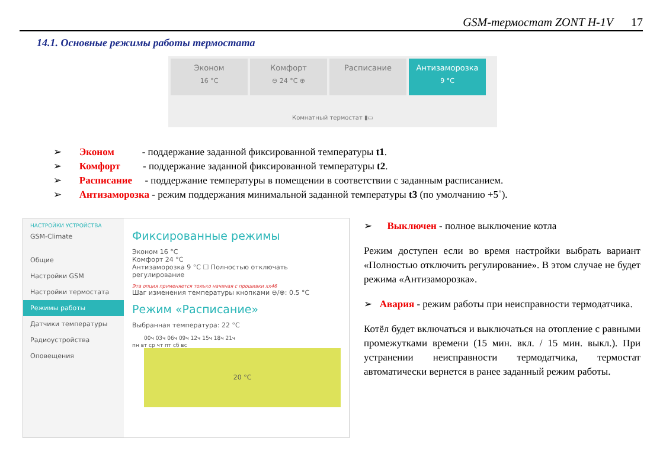GSM-термостат ZONT H-1V 17
14.1. Основные режимы работы термостата
Эконом 16 °C
Комфорт ⊖ 24 °C ⊕
Расписание
Антизаморозка 9 °C
Комнатный термостат ▮▭
➢ Эконом - поддержание заданной фиксированной температуры t1.
➢ Комфорт - поддержание заданной фиксированной температуры t2.
➢ Расписание - поддержание температуры в помещении в соответствии с заданным расписанием.
➢ Антизаморозка - режим поддержания минимальной заданной температуры t3 (по умолчанию +5˚).
НАСТРОЙКИ УСТРОЙСТВА
GSM-Climate
Общие
Настройки GSM
Настройки термостата
Режимы работы
Датчики температуры
Радиоустройства
Оповещения
Фиксированные режимы
Эконом 16 °C
Комфорт 24 °C
Антизаморозка 9 °C ☐ Полностью отключать регулирование
Эта опция применяется только начиная с прошивки хх46
Шаг изменения температуры кнопками ⊖/⊕: 0.5 °C
Режим «Расписание»
Выбранная температура: 22 °C
00ч 03ч 06ч 09ч 12ч 15ч 18ч 21ч
пн вт ср чт пт сб вс
20 °C
➢ Выключен - полное выключение котла
Режим доступен если во время настройки выбрать вариант «Полностью отключить регулирование». В этом случае не будет режима «Антизаморозка».
➢ Авария - режим работы при неисправности термодатчика.
Котёл будет включаться и выключаться на отопление с равными промежутками времени (15 мин. вкл. / 15 мин. выкл.). При устранении неисправности термодатчика, термостат автоматически вернется в ранее заданный режим работы.